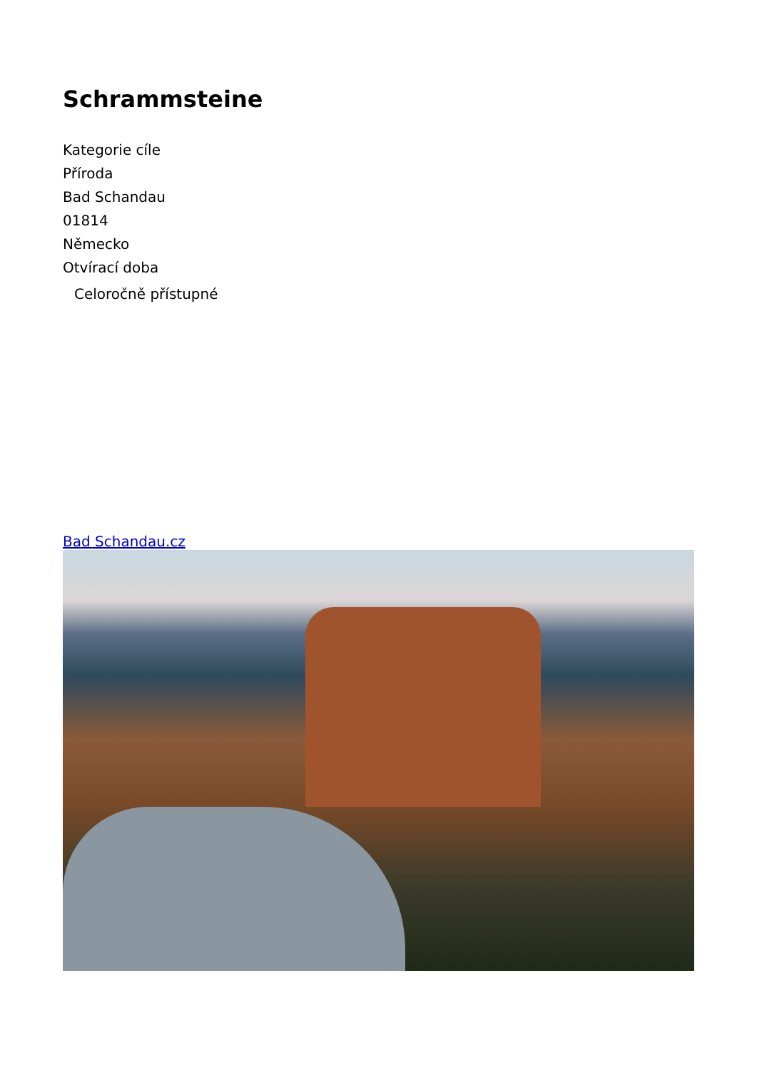Schrammsteine
Kategorie cíle
Příroda
Bad Schandau
01814
Německo
Otvírací doba
Celoročně přístupné
Bad Schandau.cz